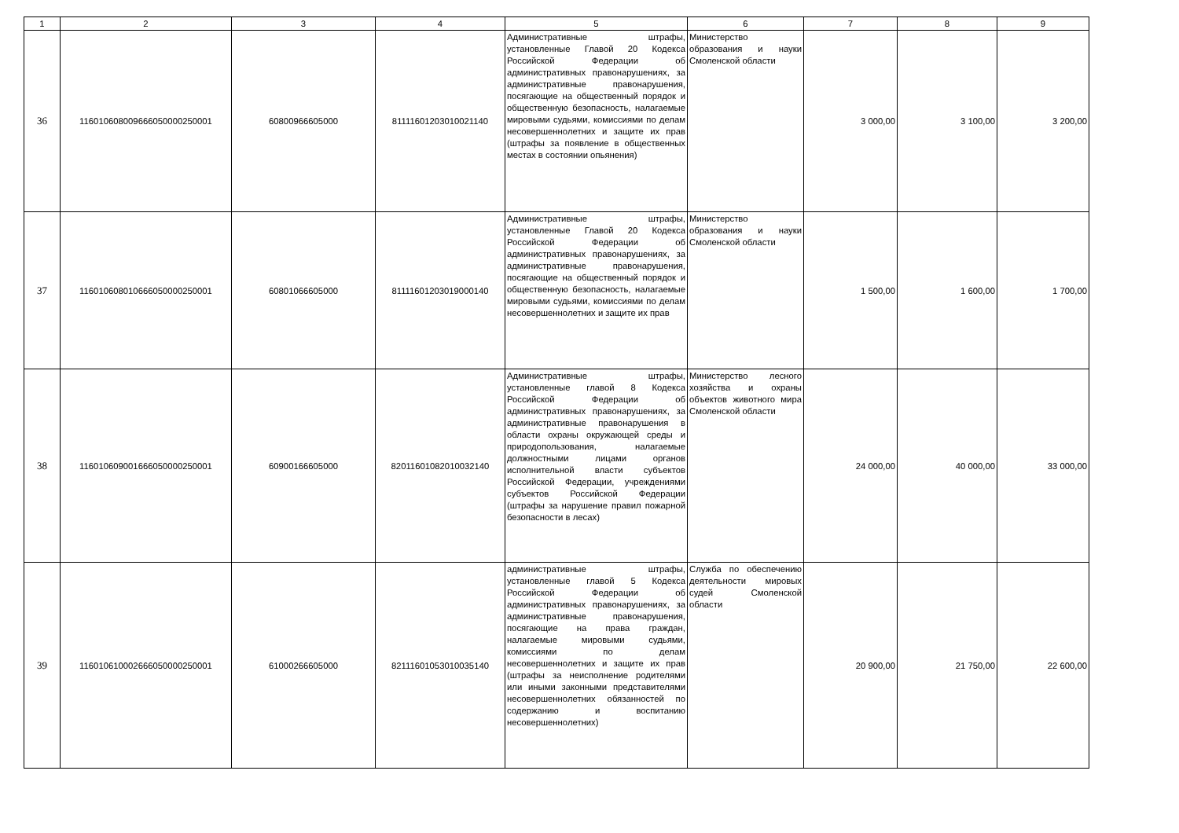| 1 | 2 | 3 | 4 | 5 | 6 | 7 | 8 | 9 |
| --- | --- | --- | --- | --- | --- | --- | --- | --- |
| 36 | 11601060800966605000025000​1 | 60800966605000 | 81111601203010021140 | Административные штрафы, установленные Главой 20 Кодекса Российской Федерации об административных правонарушениях, за административные правонарушения, посягающие на общественный порядок и общественную безопасность, налагаемые мировыми судьями, комиссиями по делам несовершеннолетних и защите их прав (штрафы за появление в общественных местах в состоянии опьянения) | Министерство образования и науки Смоленской области | 3 000,00 | 3 100,00 | 3 200,00 |
| 37 | 116010608010666050000250001 | 60801066605000 | 81111601203019000140 | Административные штрафы, установленные Главой 20 Кодекса Российской Федерации об административных правонарушениях, за административные правонарушения, посягающие на общественный порядок и общественную безопасность, налагаемые мировыми судьями, комиссиями по делам несовершеннолетних и защите их прав | Министерство образования и науки Смоленской области | 1 500,00 | 1 600,00 | 1 700,00 |
| 38 | 116010609001666050000250001 | 60900166605000 | 82011601082010032140 | Административные штрафы, установленные главой 8 Кодекса Российской Федерации об административных правонарушениях, за административные правонарушения в области охраны окружающей среды и природопользования, налагаемые должностными лицами органов исполнительной власти субъектов Российской Федерации, учреждениями субъектов Российской Федерации (штрафы за нарушение правил пожарной безопасности в лесах) | Министерство лесного хозяйства и охраны объектов животного мира Смоленской области | 24 000,00 | 40 000,00 | 33 000,00 |
| 39 | 116010610002666050000250001 | 61000266605000 | 82111601053010035140 | административные штрафы, установленные главой 5 Кодекса Российской Федерации об административных правонарушениях, за административные правонарушения, посягающие на права граждан, налагаемые мировыми судьями, комиссиями по делам несовершеннолетних и защите их прав (штрафы за неисполнение родителями или иными законными представителями несовершеннолетних обязанностей по содержанию и воспитанию несовершеннолетних) | Служба по обеспечению деятельности мировых судей Смоленской области | 20 900,00 | 21 750,00 | 22 600,00 |